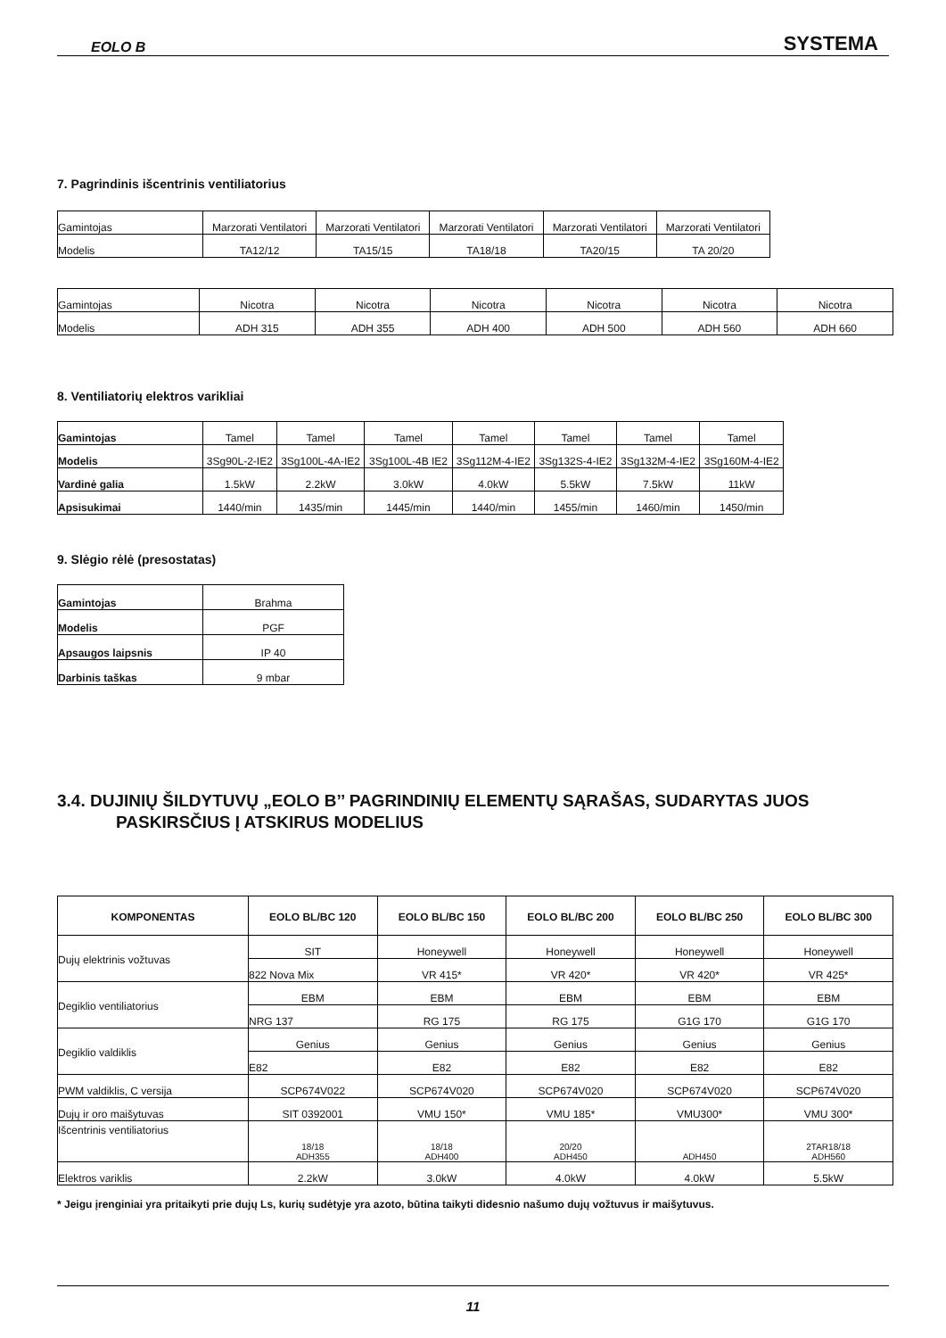EOLO B SYSTEMA
7. Pagrindinis išcentrinis ventiliatorius
| Gamintojas | Marzorati Ventilatori | Marzorati Ventilatori | Marzorati Ventilatori | Marzorati Ventilatori | Marzorati Ventilatori |
| Modelis | TA12/12 | TA15/15 | TA18/18 | TA20/15 | TA 20/20 |
| Gamintojas | Nicotra | Nicotra | Nicotra | Nicotra | Nicotra | Nicotra |
| Modelis | ADH 315 | ADH 355 | ADH 400 | ADH 500 | ADH 560 | ADH 660 |
8. Ventiliatorių elektros varikliai
| Gamintojas | Tamel | Tamel | Tamel | Tamel | Tamel | Tamel | Tamel |
| Modelis | 3Sg90L-2-IE2 | 3Sg100L-4A-IE2 | 3Sg100L-4B IE2 | 3Sg112M-4-IE2 | 3Sg132S-4-IE2 | 3Sg132M-4-IE2 | 3Sg160M-4-IE2 |
| Vardinė galia | 1.5kW | 2.2kW | 3.0kW | 4.0kW | 5.5kW | 7.5kW | 11kW |
| Apsisukimai | 1440/min | 1435/min | 1445/min | 1440/min | 1455/min | 1460/min | 1450/min |
9. Slėgio rėlė (presostatas)
| Gamintojas | Brahma |
| Modelis | PGF |
| Apsaugos laipsnis | IP 40 |
| Darbinis taškas | 9 mbar |
3.4. DUJINIŲ ŠILDYTUVŲ „EOLO B’’ PAGRINDINIŲ ELEMENTŲ SĄRAŠAS, SUDARYTAS JUOS
PASKIRSČIUS Į ATSKIRUS MODELIUS
| KOMPONENTAS | EOLO BL/BC 120 | EOLO BL/BC 150 | EOLO BL/BC 200 | EOLO BL/BC 250 | EOLO BL/BC 300 |
| --- | --- | --- | --- | --- | --- |
| Dujų elektrinis vožtuvas | SIT | Honeywell | Honeywell | Honeywell | Honeywell |
| | 822 Nova Mix | VR 415* | VR 420* | VR 420* | VR 425* |
| Degiklio ventiliatorius | EBM | EBM | EBM | EBM | EBM |
| | NRG 137 | RG 175 | RG 175 | G1G 170 | G1G 170 |
| Degiklio valdiklis | Genius | Genius | Genius | Genius | Genius |
| | E82 | E82 | E82 | E82 | E82 |
| PWM valdiklis, C versija | SCP674V022 | SCP674V020 | SCP674V020 | SCP674V020 | SCP674V020 |
| Dujų ir oro maišytuvas | SIT 0392001 | VMU 150* | VMU 185* | VMU300* | VMU 300* |
| Išcentrinis ventiliatorius | 18/18 ADH355 | 18/18 ADH400 | 20/20 ADH450 | ADH450 | 2TAR18/18 ADH560 |
| Elektros variklis | 2.2kW | 3.0kW | 4.0kW | 4.0kW | 5.5kW |
* Jeigu įrenginiai yra pritaikyti prie dujų Ls, kurių sudėtyje yra azoto, būtina taikyti didesnio našumo dujų vožtuvus ir maišytuvus.
11